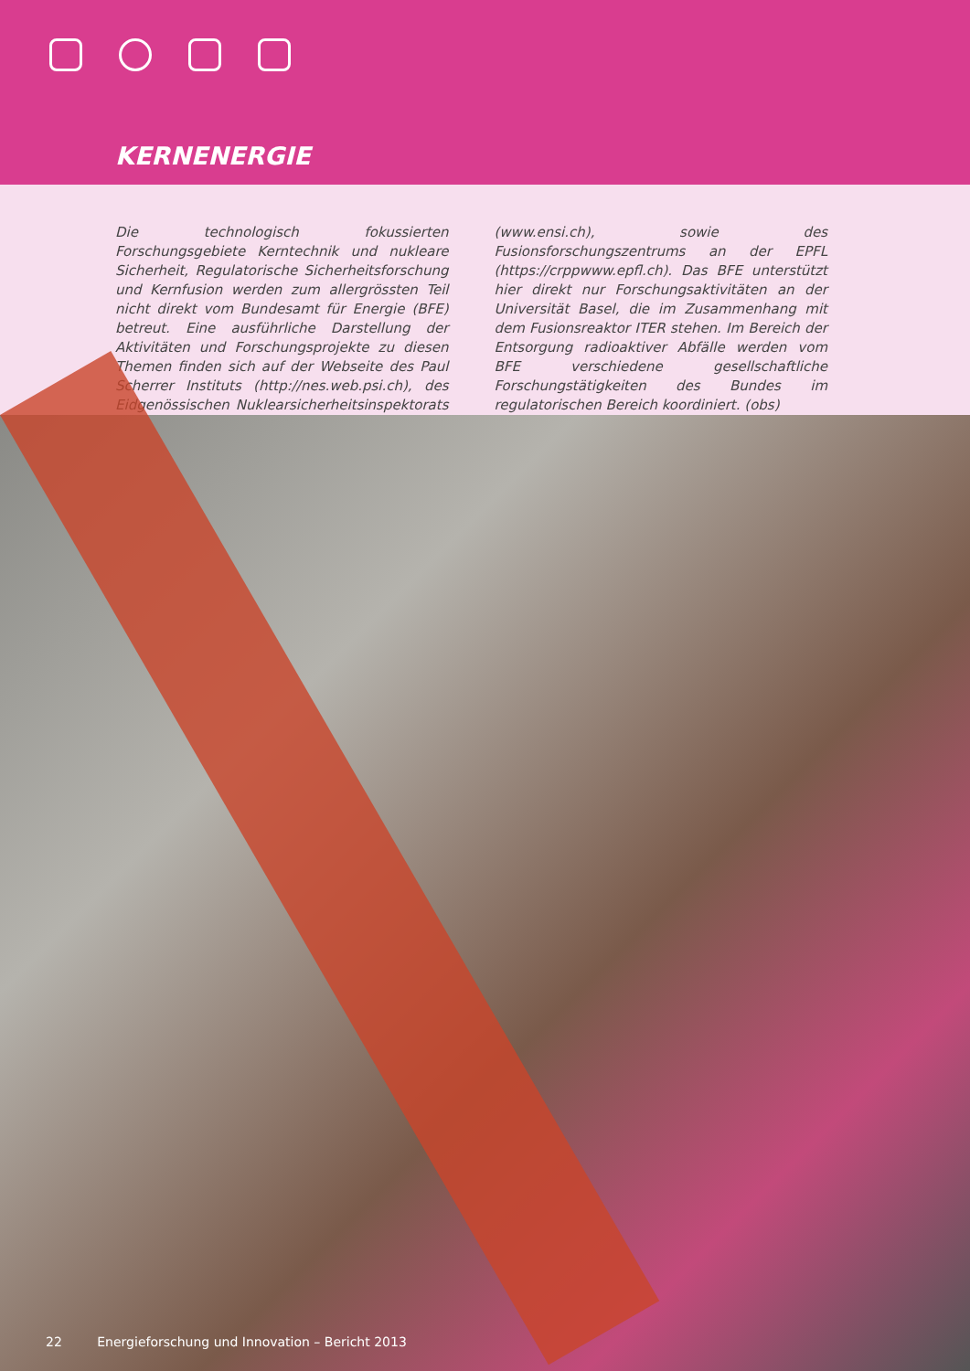KERNENERGIE
Die technologisch fokussierten Forschungsgebiete Kerntechnik und nukleare Sicherheit, Regulatorische Sicherheitsforschung und Kernfusion werden zum allergrössten Teil nicht direkt vom Bundesamt für Energie (BFE) betreut. Eine ausführliche Darstellung der Aktivitäten und Forschungsprojekte zu diesen Themen finden sich auf der Webseite des Paul Scherrer Instituts (http://nes.web.psi.ch), des Eidgenössischen Nuklearsicherheitsinspektorats (www.ensi.ch), sowie des Fusionsforschungszentrums an der EPFL (https://crppwww.epfl.ch). Das BFE unterstützt hier direkt nur Forschungsaktivitäten an der Universität Basel, die im Zusammenhang mit dem Fusionsreaktor ITER stehen. Im Bereich der Entsorgung radioaktiver Abfälle werden vom BFE verschiedene gesellschaftliche Forschungstätigkeiten des Bundes im regulatorischen Bereich koordiniert. (obs)
22 Energieforschung und Innovation – Bericht 2013